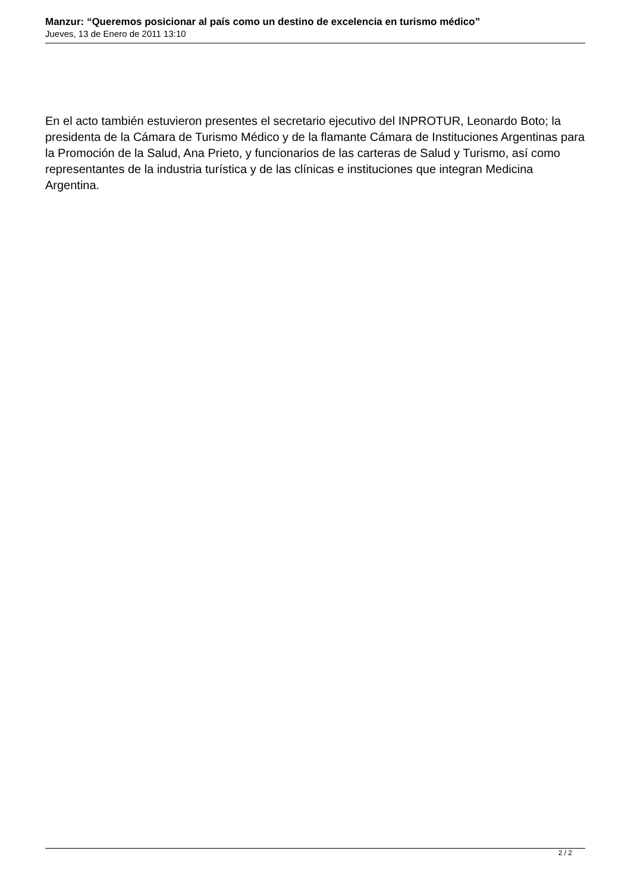Manzur: “Queremos posicionar al país como un destino de excelencia en turismo médico”
Jueves, 13 de Enero de 2011 13:10
En el acto también estuvieron presentes el secretario ejecutivo del INPROTUR, Leonardo Boto; la presidenta de la Cámara de Turismo Médico y de la flamante Cámara de Instituciones Argentinas para la Promoción de la Salud, Ana Prieto, y funcionarios de las carteras de Salud y Turismo, así como representantes de la industria turística y de las clínicas e instituciones que integran Medicina Argentina.
2 / 2